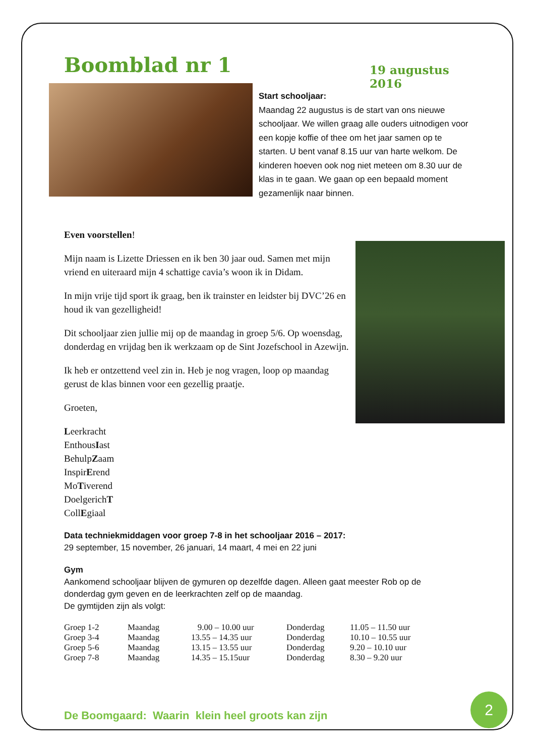Boomblad nr 1
19 augustus 2016
Start schooljaar:
Maandag 22 augustus is de start van ons nieuwe schooljaar. We willen graag alle ouders uitnodigen voor een kopje koffie of thee om het jaar samen op te starten. U bent vanaf 8.15 uur van harte welkom. De kinderen hoeven ook nog niet meteen om 8.30 uur de klas in te gaan. We gaan op een bepaald moment gezamenlijk naar binnen.
Even voorstellen!
Mijn naam is Lizette Driessen en ik ben 30 jaar oud. Samen met mijn vriend en uiteraard mijn 4 schattige cavia’s woon ik in Didam.
In mijn vrije tijd sport ik graag, ben ik trainster en leidster bij DVC’26 en houd ik van gezelligheid!
Dit schooljaar zien jullie mij op de maandag in groep 5/6. Op woensdag, donderdag en vrijdag ben ik werkzaam op de Sint Jozefschool in Azewijn.
Ik heb er ontzettend veel zin in. Heb je nog vragen, loop op maandag gerust de klas binnen voor een gezellig praatje.
Groeten,
Leerkracht
EnthousIast
BehulpZaam
InspirErend
MoTiverend
DoelgerichT
CollEgiaal
Data techniekmiddagen voor groep 7-8 in het schooljaar 2016 – 2017:
29 september, 15 november, 26 januari, 14 maart, 4 mei en 22 juni
Gym
Aankomend schooljaar blijven de gymuren op dezelfde dagen. Alleen gaat meester Rob op de donderdag gym geven en de leerkrachten zelf op de maandag.
De gymtijden zijn als volgt:
| Groep 1-2 | Maandag | 9.00 – 10.00 uur | Donderdag | 11.05 – 11.50 uur |
| Groep 3-4 | Maandag | 13.55 – 14.35 uur | Donderdag | 10.10 – 10.55 uur |
| Groep 5-6 | Maandag | 13.15 – 13.55 uur | Donderdag | 9.20 – 10.10 uur |
| Groep 7-8 | Maandag | 14.35 – 15.15uur | Donderdag | 8.30 – 9.20 uur |
De Boomgaard: Waarin klein heel groots kan zijn
2